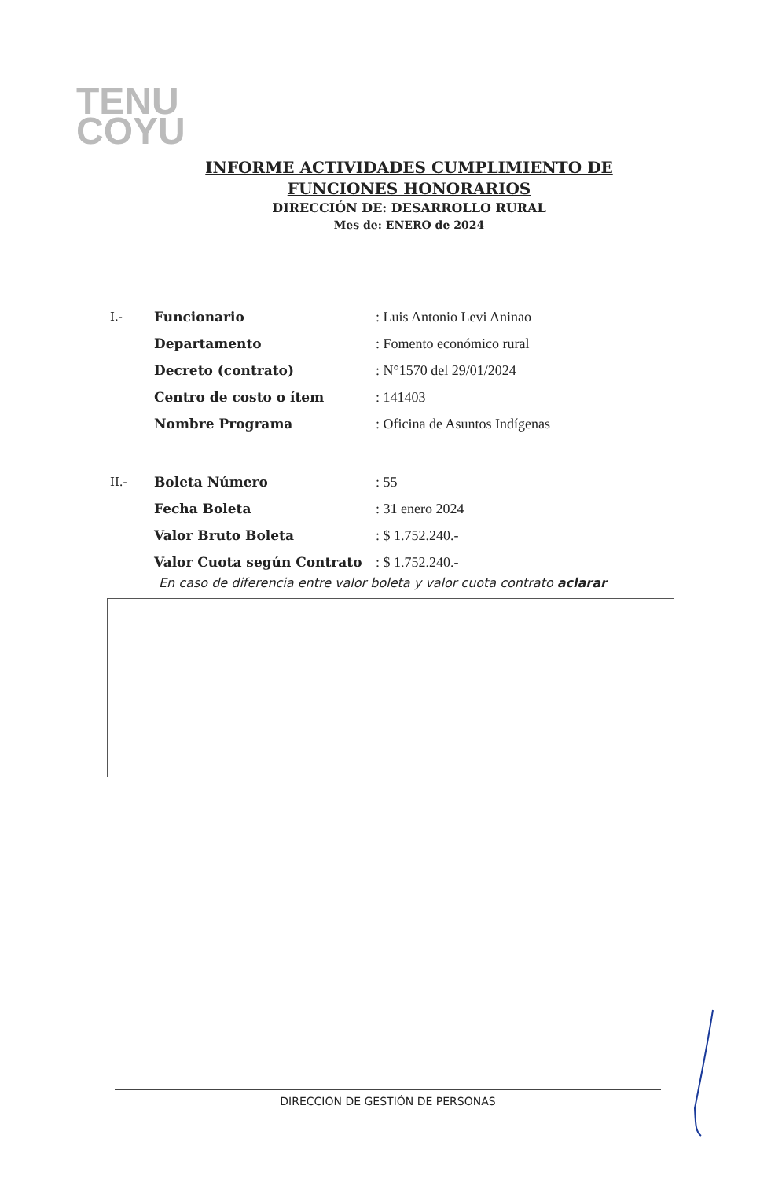TENU
COYU
INFORME ACTIVIDADES CUMPLIMIENTO DE
FUNCIONES HONORARIOS
DIRECCIÓN DE: DESARROLLO RURAL
Mes de: ENERO de 2024
| I.- | Funcionario | : Luis Antonio Levi Aninao |
| | Departamento | : Fomento económico rural |
| | Decreto (contrato) | : N°1570 del 29/01/2024 |
| | Centro de costo o ítem | : 141403 |
| | Nombre Programa | : Oficina de Asuntos Indígenas |
| II.- | Boleta Número | : 55 |
| | Fecha Boleta | : 31 enero 2024 |
| | Valor Bruto Boleta | : $ 1.752.240.- |
| | Valor Cuota según Contrato | : $ 1.752.240.- |
En caso de diferencia entre valor boleta y valor cuota contrato aclarar
DIRECCION DE GESTIÓN DE PERSONAS